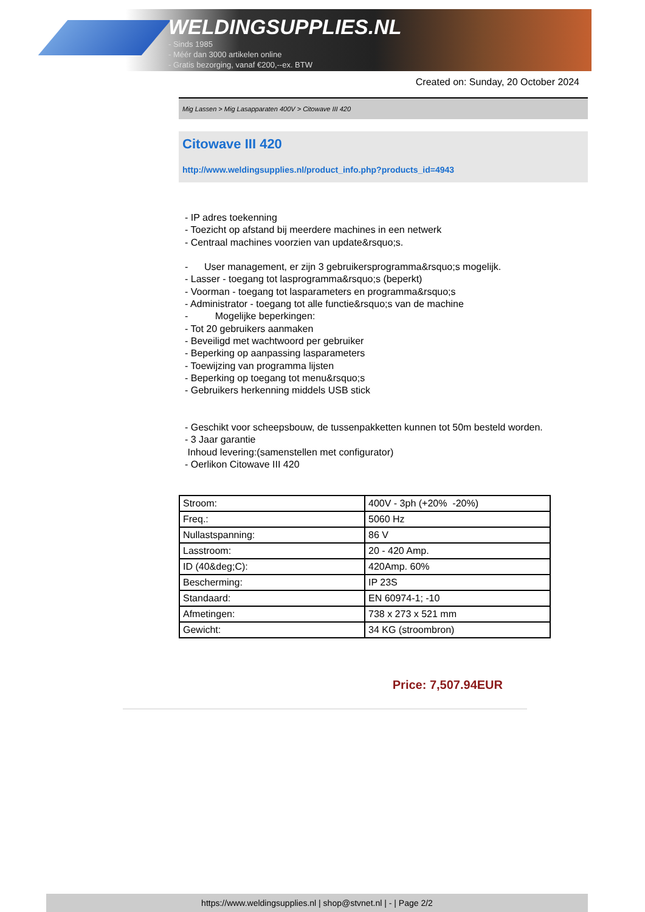WELDINGSUPPLIES.NL
- Sinds 1985
- Méér dan 3000 artikelen online
- Gratis bezorging, vanaf €200,--ex. BTW
Created on: Sunday, 20 October 2024
Mig Lassen > Mig Lasapparaten 400V > Citowave III 420
Citowave III 420
http://www.weldingsupplies.nl/product_info.php?products_id=4943
- IP adres toekenning
- Toezicht op afstand bij meerdere machines in een netwerk
- Centraal machines voorzien van update&rsquo;s.
- User management, er zijn 3 gebruikersprogramma&rsquo;s mogelijk.
- Lasser - toegang tot lasprogramma&rsquo;s (beperkt)
- Voorman - toegang tot lasparameters en programma&rsquo;s
- Administrator - toegang tot alle functie&rsquo;s van de machine
- Mogelijke beperkingen:
- Tot 20 gebruikers aanmaken
- Beveiligd met wachtwoord per gebruiker
- Beperking op aanpassing lasparameters
- Toewijzing van programma lijsten
- Beperking op toegang tot menu&rsquo;s
- Gebruikers herkenning middels USB stick
- Geschikt voor scheepsbouw, de tussenpakketten kunnen tot 50m besteld worden.
- 3 Jaar garantie
Inhoud levering:(samenstellen met configurator)
- Oerlikon Citowave III 420
| Stroom: | 400V - 3ph (+20% -20%) |
| Freq.: | 5060 Hz |
| Nullastspanning: | 86 V |
| Lasstroom: | 20 - 420 Amp. |
| ID (40&deg;C): | 420Amp. 60% |
| Bescherming: | IP 23S |
| Standaard: | EN 60974-1; -10 |
| Afmetingen: | 738 x 273 x 521 mm |
| Gewicht: | 34 KG (stroombron) |
Price: 7,507.94EUR
https://www.weldingsupplies.nl | shop@stvnet.nl | - | Page 2/2